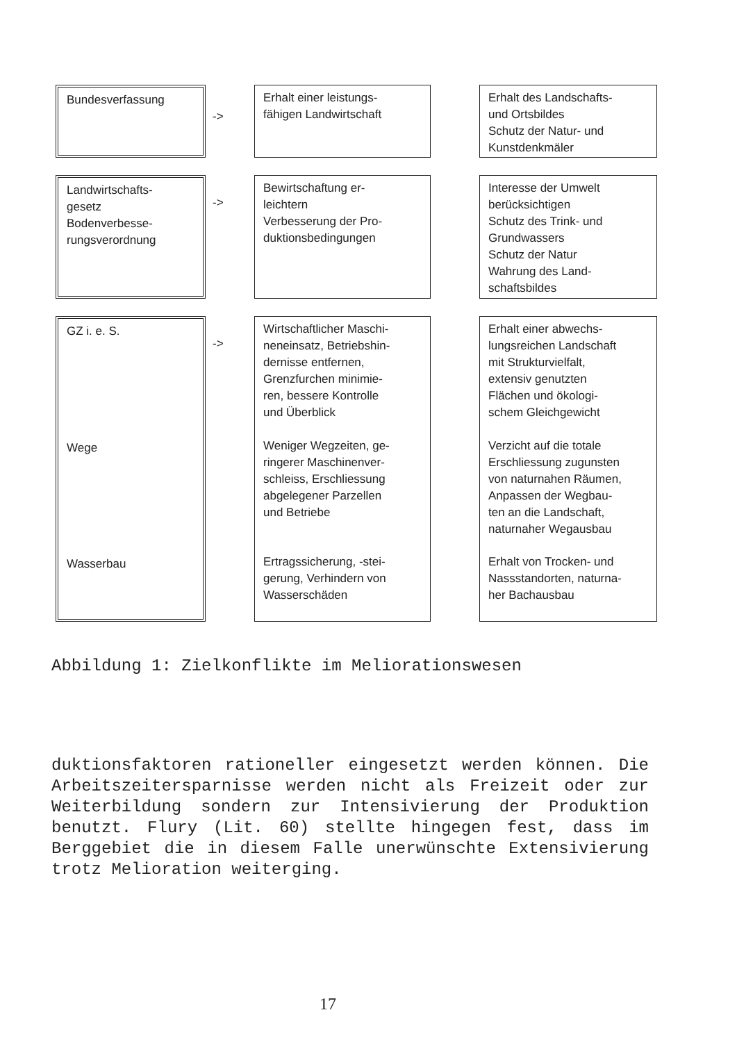Bundesverfassung
->
Erhalt einer leistungs-
fähigen Landwirtschaft
Erhalt des Landschafts-
und Ortsbildes
Schutz der Natur- und
Kunstdenkmäler
Landwirtschafts-
gesetz
Bodenverbesse-
rungsverordnung
->
Bewirtschaftung er-
leichtern
Verbesserung der Pro-
duktionsbedingungen
Interesse der Umwelt
berücksichtigen
Schutz des Trink- und
Grundwassers
Schutz der Natur
Wahrung des Land-
schaftsbildes
GZ i. e. S.
Wege
Wasserbau
->
Wirtschaftlicher Maschi-
neneinsatz, Betriebshin-
dernisse entfernen,
Grenzfurchen minimie-
ren, bessere Kontrolle
und Überblick
Weniger Wegzeiten, ge-
ringerer Maschinenver-
schleiss, Erschliessung
abgelegener Parzellen
und Betriebe
Ertragssicherung, -stei-
gerung, Verhindern von
Wasserschäden
Erhalt einer abwechs-
lungsreichen Landschaft
mit Strukturvielfalt,
extensiv genutzten
Flächen und ökologi-
schem Gleichgewicht
Verzicht auf die totale
Erschliessung zugunsten
von naturnahen Räumen,
Anpassen der Wegbau-
ten an die Landschaft,
naturnaher Wegausbau
Erhalt von Trocken- und
Nassstandorten, naturna-
her Bachausbau
Abbildung 1: Zielkonflikte im Meliorationswesen
duktionsfaktoren rationeller eingesetzt werden können. Die Arbeitszeitersparnisse werden nicht als Freizeit oder zur Weiterbildung sondern zur Intensivierung der Produktion benutzt. Flury (Lit. 60) stellte hingegen fest, dass im Berggebiet die in diesem Falle unerwünschte Extensivierung trotz Melioration weiterging.
17